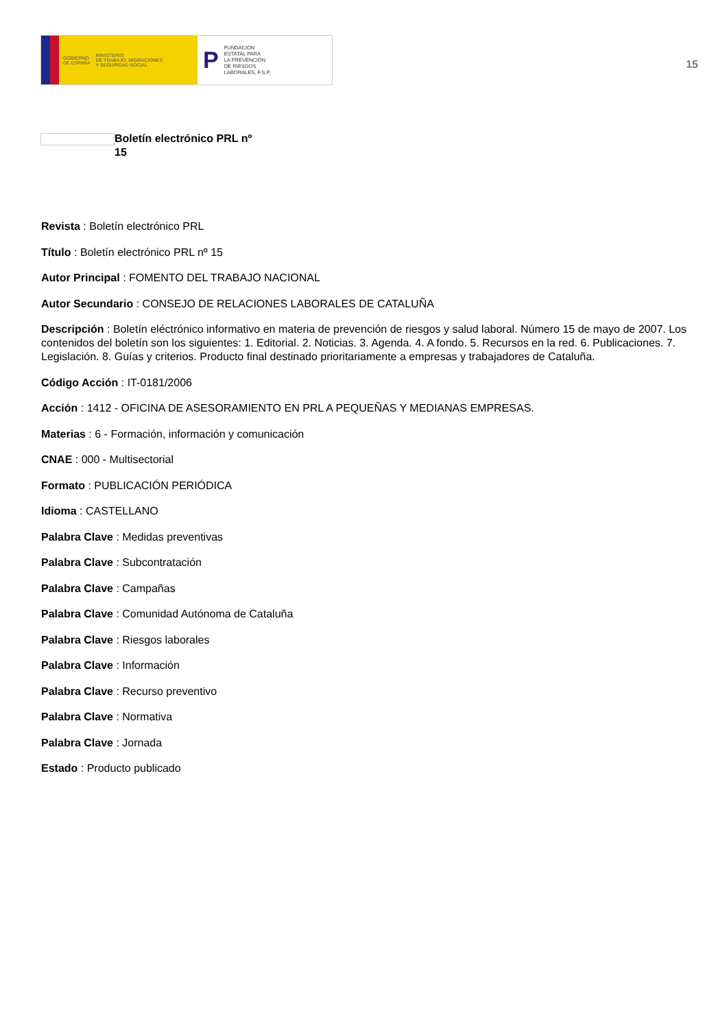GOBIERNO
DE ESPAÑA MINISTERIO
DE TRABAJO, MIGRACIONES
Y SEGURIDAD SOCIAL
P FUNDACIÓN
ESTATAL PARA
LA PREVENCIÓN
DE RIESGOS
LABORALES, F.S.P.
15
Boletín electrónico PRL nº 15
Revista : Boletín electrónico PRL
Título : Boletín electrónico PRL nº 15
Autor Principal : FOMENTO DEL TRABAJO NACIONAL
Autor Secundario : CONSEJO DE RELACIONES LABORALES DE CATALUÑA
Descripción : Boletín eléctrónico informativo en materia de prevención de riesgos y salud laboral. Número 15 de mayo de 2007. Los contenidos del boletín son los siguientes: 1. Editorial. 2. Noticias. 3. Agenda. 4. A fondo. 5. Recursos en la red. 6. Publicaciones. 7. Legislación. 8. Guías y criterios. Producto final destinado prioritariamente a empresas y trabajadores de Cataluña.
Código Acción : IT-0181/2006
Acción : 1412 - OFICINA DE ASESORAMIENTO EN PRL A PEQUEÑAS Y MEDIANAS EMPRESAS.
Materias : 6 - Formación, información y comunicación
CNAE : 000 - Multisectorial
Formato : PUBLICACIÓN PERIÓDICA
Idioma : CASTELLANO
Palabra Clave : Medidas preventivas
Palabra Clave : Subcontratación
Palabra Clave : Campañas
Palabra Clave : Comunidad Autónoma de Cataluña
Palabra Clave : Riesgos laborales
Palabra Clave : Información
Palabra Clave : Recurso preventivo
Palabra Clave : Normativa
Palabra Clave : Jornada
Estado : Producto publicado